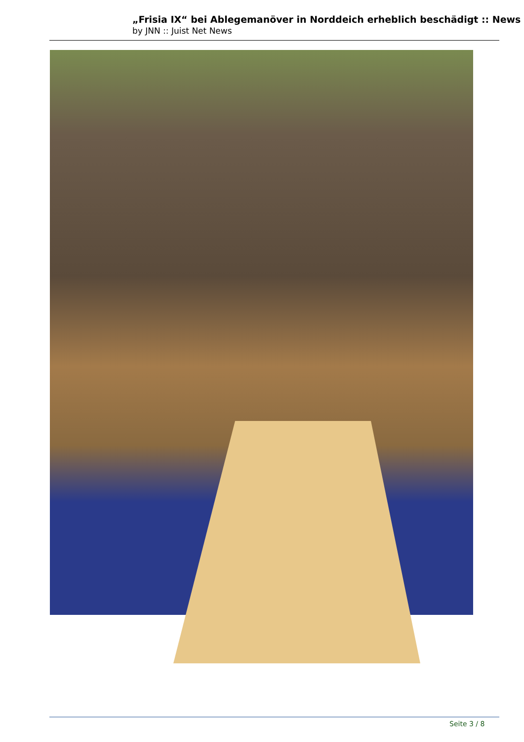„Frisia IX“ bei Ablegemanöver in Norddeich erheblich beschädigt :: News
by JNN :: Juist Net News
Seite 3 / 8